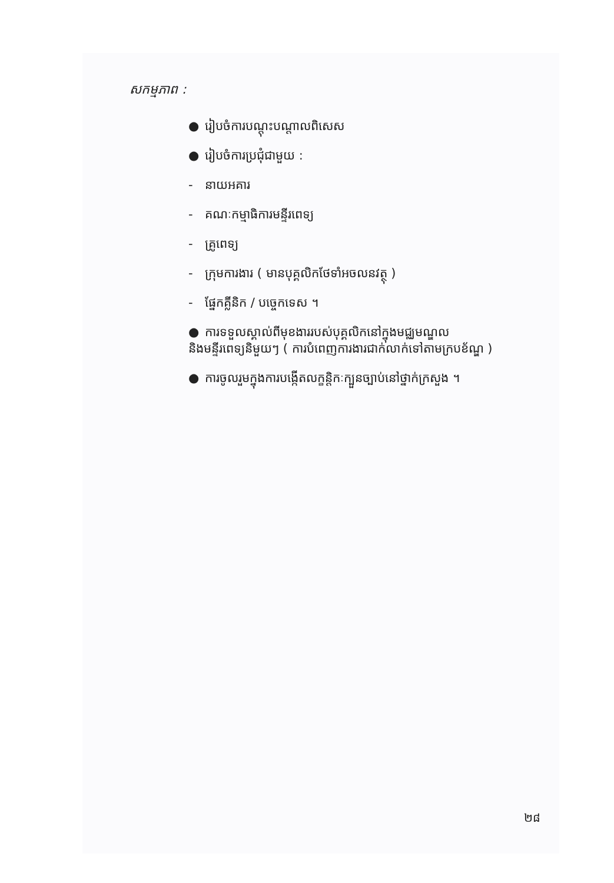សកម្មភាព :
● រៀបចំការបណ្តុះបណ្តាលពិសេស
● រៀបចំការប្រជុំជាមួយ :
- នាយអគារ
- គណៈកម្មាធិការមន្ទីរពេទ្យ
- គ្រូពេទ្យ
- ក្រុមការងារ ( មានបុគ្គលិកថែទាំអចលនវត្ថុ )
- ផ្នែកគ្លីនិក / បច្ចេកទេស ។
● ការទទួលស្គាល់ពីមុខងាររបស់បុគ្គលិកនៅក្នុងមជ្ឈមណ្ឌល
និងមន្ទីរពេទ្យនិមួយៗ ( ការបំពេញការងារជាក់លាក់ទៅតាមក្របខ័ណ្ឌ )
● ការចូលរួមក្នុងការបង្កើតលក្ខន្តិកៈក្បួនច្បាប់នៅថ្នាក់ក្រសួង ។
២៨